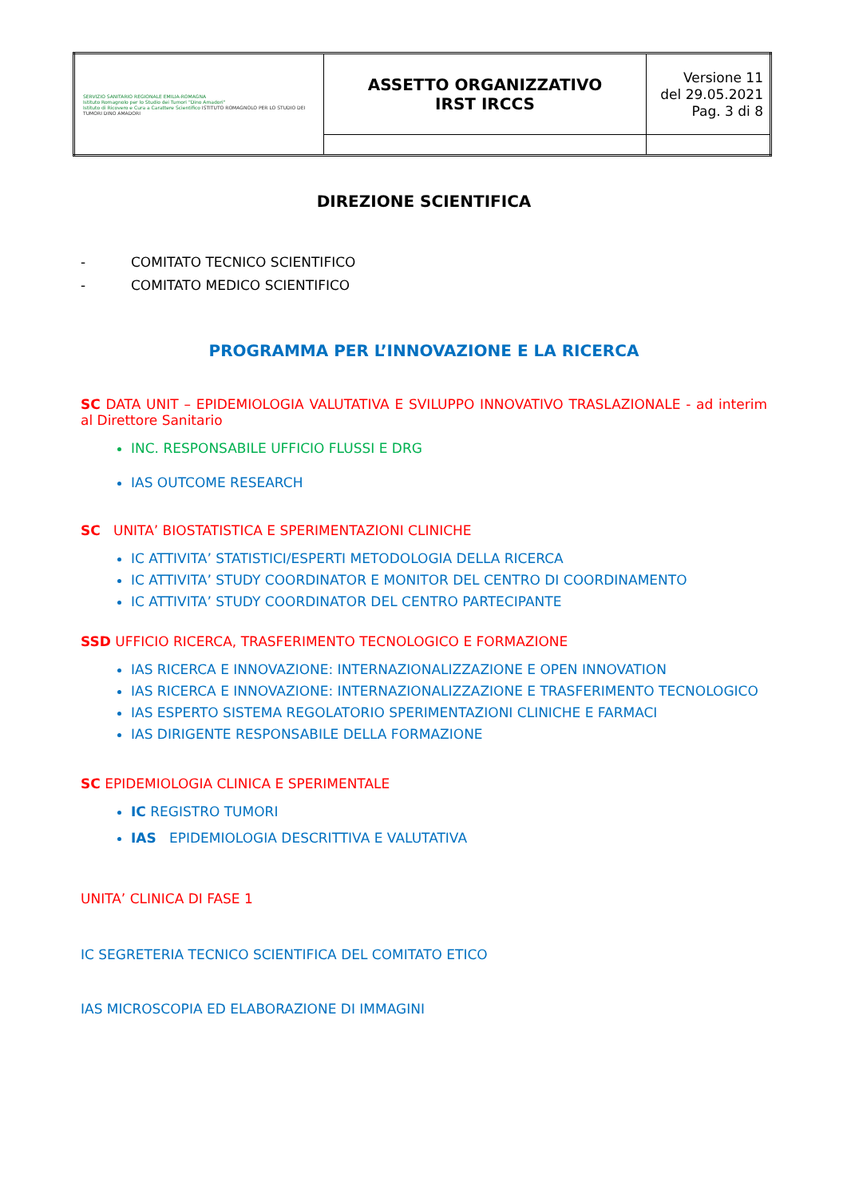| SERVIZIO SANITARIO REGIONALE EMILIA-ROMAGNA Istituto Romagnolo per lo Studio dei Tumori "Dino Amadori" Istituto di Ricovero e Cura a Carattere Scientifico ISTITUTO ROMAGNOLO PER LO STUDIO DEI TUMORI DINO AMADORI | ASSETTO ORGANIZZATIVO IRST IRCCS | Versione 11 del 29.05.2021 Pag. 3 di 8 |
DIREZIONE SCIENTIFICA
- COMITATO TECNICO SCIENTIFICO
- COMITATO MEDICO SCIENTIFICO
PROGRAMMA PER L’INNOVAZIONE E LA RICERCA
SC DATA UNIT – EPIDEMIOLOGIA VALUTATIVA E SVILUPPO INNOVATIVO TRASLAZIONALE - ad interim al Direttore Sanitario
INC. RESPONSABILE UFFICIO FLUSSI E DRG
IAS OUTCOME RESEARCH
SC UNITA’ BIOSTATISTICA E SPERIMENTAZIONI CLINICHE
IC ATTIVITA’ STATISTICI/ESPERTI METODOLOGIA DELLA RICERCA
IC ATTIVITA’ STUDY COORDINATOR E MONITOR DEL CENTRO DI COORDINAMENTO
IC ATTIVITA’ STUDY COORDINATOR DEL CENTRO PARTECIPANTE
SSD UFFICIO RICERCA, TRASFERIMENTO TECNOLOGICO E FORMAZIONE
IAS RICERCA E INNOVAZIONE: INTERNAZIONALIZZAZIONE E OPEN INNOVATION
IAS RICERCA E INNOVAZIONE: INTERNAZIONALIZZAZIONE E TRASFERIMENTO TECNOLOGICO
IAS ESPERTO SISTEMA REGOLATORIO SPERIMENTAZIONI CLINICHE E FARMACI
IAS DIRIGENTE RESPONSABILE DELLA FORMAZIONE
SC EPIDEMIOLOGIA CLINICA E SPERIMENTALE
IC REGISTRO TUMORI
IAS EPIDEMIOLOGIA DESCRITTIVA E VALUTATIVA
UNITA’ CLINICA DI FASE 1
IC SEGRETERIA TECNICO SCIENTIFICA DEL COMITATO ETICO
IAS MICROSCOPIA ED ELABORAZIONE DI IMMAGINI